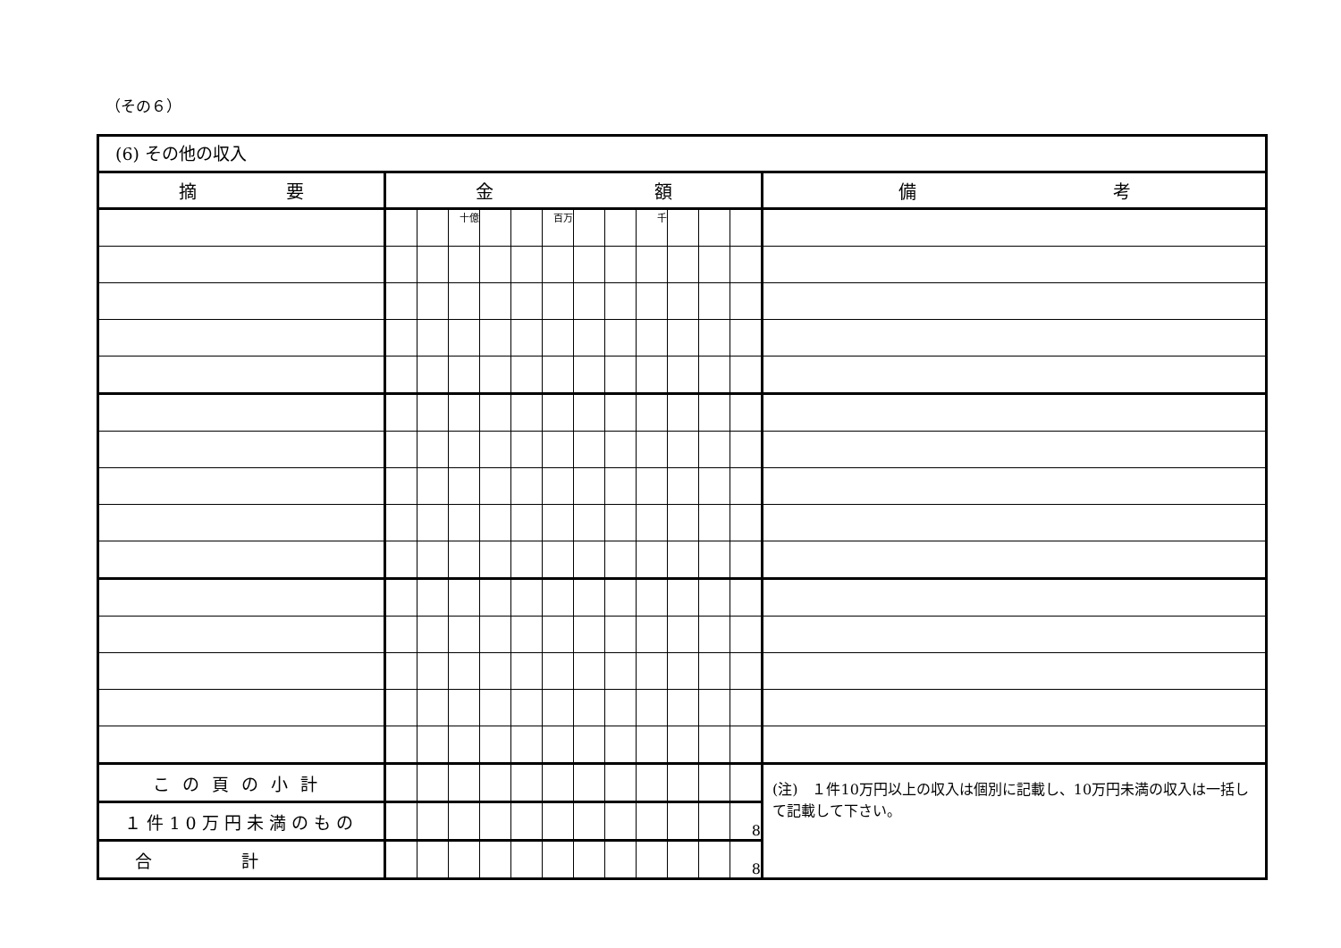（その６）
(6) その他の収入
| 摘 要 | 金 額 | | | | | | | | | | | | 備 考 |
| --- | --- | --- | --- | --- | --- | --- | --- | --- | --- | --- | --- | --- | --- |
| | | | 十億 | | | 百万 | | | 千 | | | | |
| この頁の小計 | | | | | | | | | | | | | (注) １件10万円以上の収入は個別に記載し、10万円未満の収入は一括して記載して下さい。 |
| １件10万円未満のもの | | | | | | | | | | | | 8 | |
| 合計 | | | | | | | | | | | | 8 | |